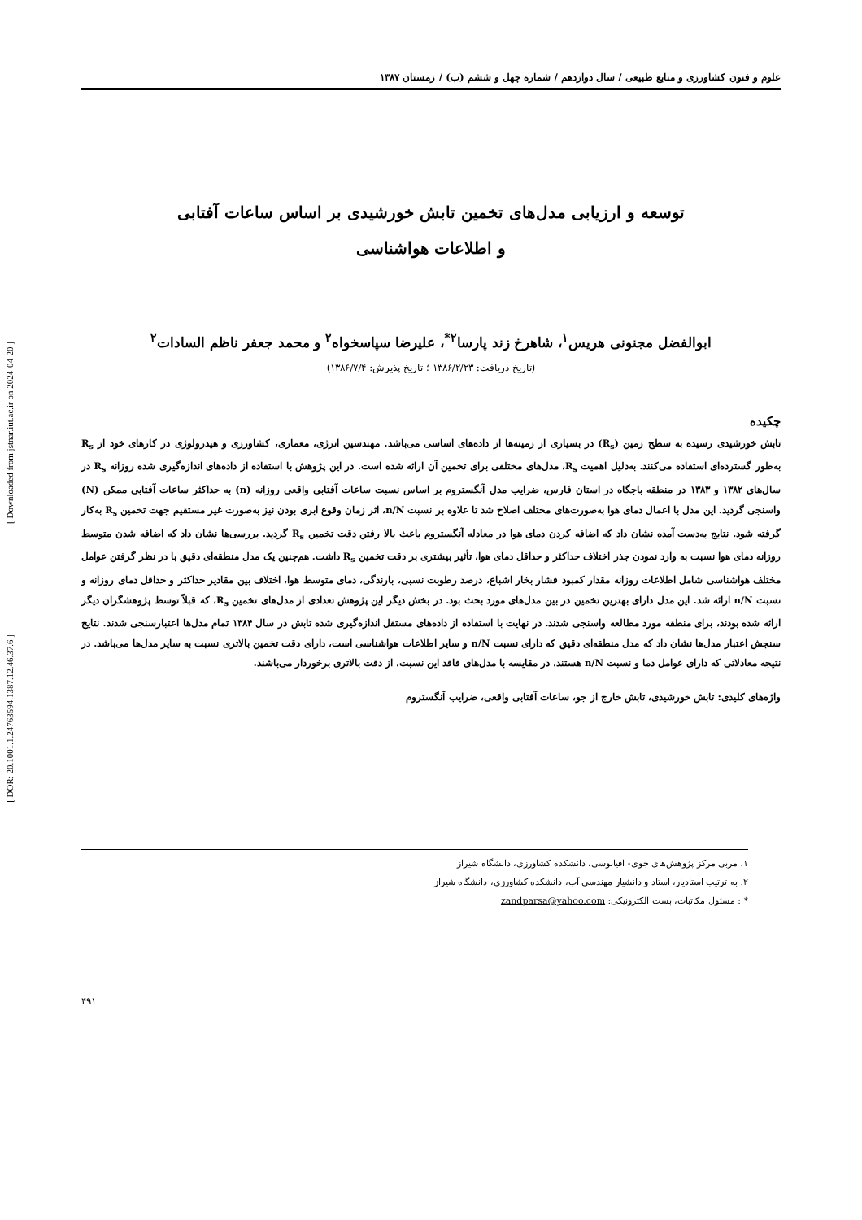علوم و فنون کشاورزی و منابع طبیعی / سال دوازدهم / شماره چهل و ششم (ب) / زمستان ۱۳۸۷
توسعه و ارزیابی مدل‌های تخمین تابش خورشیدی بر اساس ساعات آفتابی
و اطلاعات هواشناسی
ابوالفضل مجنونی هریس<sup>۱</sup>، شاهرخ زند پارسا<sup>۲*</sup>، علیرضا سپاسخواه<sup>۲</sup> و محمد جعفر ناظم السادات<sup>۲</sup>
(تاریخ دریافت: ۱۳۸۶/۲/۲۳ ؛ تاریخ پذیرش: ۱۳۸۶/۷/۴)
چکیده
تابش خورشیدی رسیده به سطح زمین (R<sub>s</sub>) در بسیاری از زمینه‌ها از داده‌های اساسی می‌باشد. مهندسین انرژی، معماری، کشاورزی و هیدرولوژی در کارهای خود از R<sub>s</sub> به‌طور گسترده‌ای استفاده می‌کنند. به‌دلیل اهمیت R<sub>s</sub>، مدل‌های مختلفی برای تخمین آن ارائه شده است. در این پژوهش با استفاده از داده‌های اندازه‌گیری شده روزانه R<sub>s</sub> در سال‌های ۱۳۸۲ و ۱۳۸۳ در منطقه باجگاه در استان فارس، ضرایب مدل آنگستروم بر اساس نسبت ساعات آفتابی واقعی روزانه (n) به حداکثر ساعات آفتابی ممکن (N) واسنجی گردید. این مدل با اعمال دمای هوا به‌صورت‌های مختلف اصلاح شد تا علاوه بر نسبت n/N، اثر زمان وقوع ابری بودن نیز به‌صورت غیر مستقیم جهت تخمین R<sub>s</sub> به‌کار گرفته شود. نتایج به‌دست آمده نشان داد که اضافه کردن دمای هوا در معادله آنگستروم باعث بالا رفتن دقت تخمین R<sub>s</sub> گردید. بررسی‌ها نشان داد که اضافه شدن متوسط روزانه دمای هوا نسبت به وارد نمودن جذر اختلاف حداکثر و حداقل دمای هوا، تأثیر بیشتری بر دقت تخمین R<sub>s</sub> داشت. هم‌چنین یک مدل منطقه‌ای دقیق با در نظر گرفتن عوامل مختلف هواشناسی شامل اطلاعات روزانه مقدار کمبود فشار بخار اشباع، درصد رطوبت نسبی، بارندگی، دمای متوسط هوا، اختلاف بین مقادیر حداکثر و حداقل دمای روزانه و نسبت n/N ارائه شد. این مدل دارای بهترین تخمین در بین مدل‌های مورد بحث بود. در بخش دیگر این پژوهش تعدادی از مدل‌های تخمین R<sub>s</sub>، که قبلاً توسط پژوهشگران دیگر ارائه شده بودند، برای منطقه مورد مطالعه واسنجی شدند. در نهایت با استفاده از داده‌های مستقل اندازه‌گیری شده تابش در سال ۱۳۸۴ تمام مدل‌ها اعتبارسنجی شدند. نتایج سنجش اعتبار مدل‌ها نشان داد که مدل منطقه‌ای دقیق که دارای نسبت n/N و سایر اطلاعات هواشناسی است، دارای دقت تخمین بالاتری نسبت به سایر مدل‌ها می‌باشد. در نتیجه معادلاتی که دارای عوامل دما و نسبت n/N هستند، در مقایسه با مدل‌های فاقد این نسبت، از دقت بالاتری برخوردار می‌باشند.
واژه‌های کلیدی: تابش خورشیدی، تابش خارج از جو، ساعات آفتابی واقعی، ضرایب آنگستروم
۱. مربی مرکز پژوهش‌های جوی- اقیانوسی، دانشکده کشاورزی، دانشگاه شیراز
۲. به ترتیب استادیار، استاد و دانشیار مهندسی آب، دانشکده کشاورزی، دانشگاه شیراز
* : مسئول مکاتبات، پست الکترونیکی: zandparsa@yahoo.com
۴۹۱
[ Downloaded from jstnar.iut.ac.ir on 2024-04-20 ]
[ DOR: 20.1001.1.24763594.1387.12.46.37.6 ]